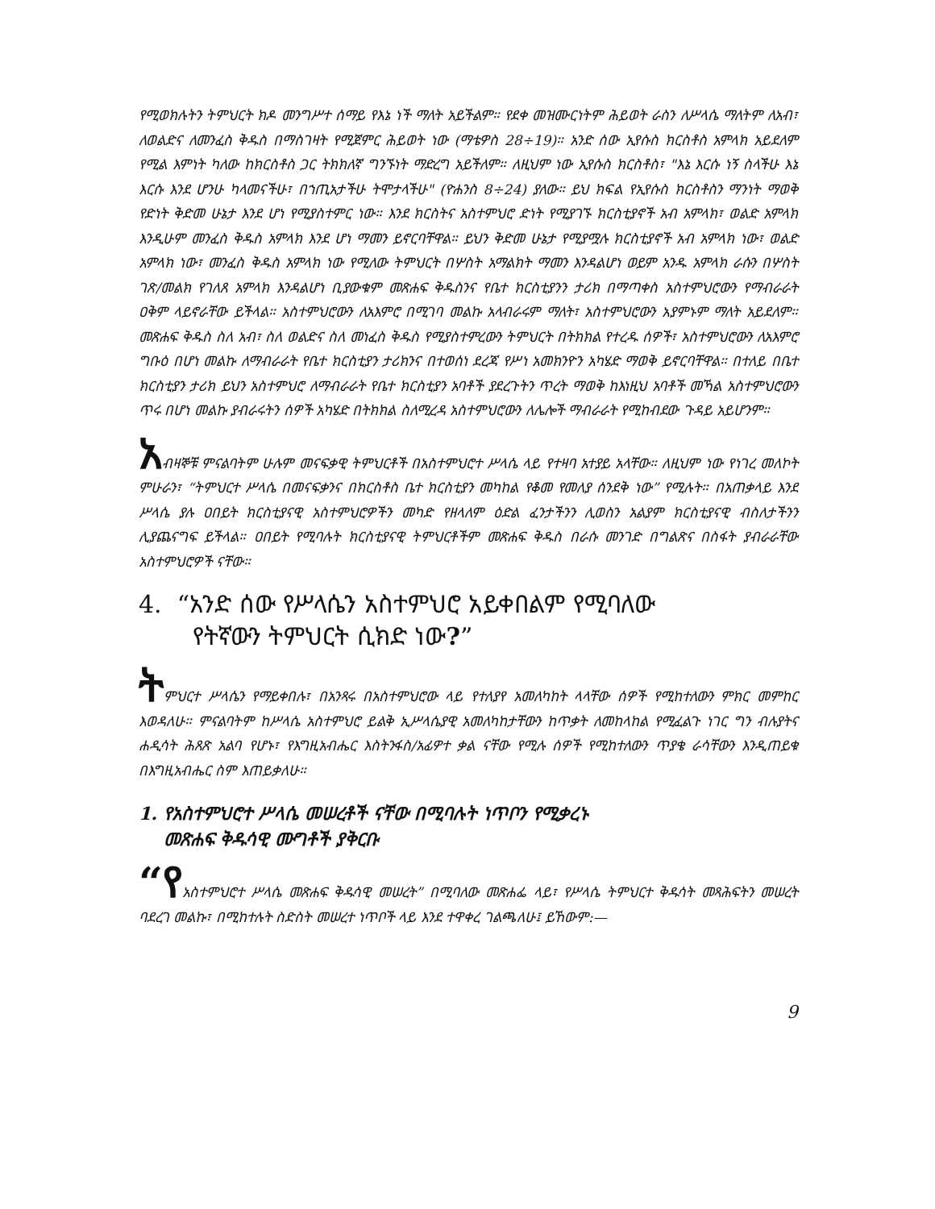የሚወክሉትን ትምህርት ክዶ መንግሥተ ሰማይ የእኔ ነች ማለት አይችልም። የደቀ መዝሙርነትም ሕይወት ራስን ለሥላሴ ማለትም ለአብ፣ ለወልድና ለመንፈስ ቅዱስ በማስገዛት የሚጀምር ሕይወት ነው (ማቴዎስ 28÷19)። አንድ ሰው ኢየሱስ ክርስቶስ አምላክ አይደለም የሚል እምነት ካለው ከክርስቶስ ጋር ትክክለኛ ግንኙነት ማድረግ አይችለም። ለዚህም ነው ኢየሱስ ክርስቶስ፣ "እኔ እርሱ ነኝ ስላችሁ እኔ እርሱ እንደ ሆንሁ ካላመናችሁ፣ በኀጢአታችሁ ትሞታላችሁ" (ዮሐንስ 8÷24) ያለው። ይህ ክፍል የኢየሱስ ክርስቶስን ማንነት ማወቅ የድነት ቅድመ ሁኔታ እንደ ሆነ የሚያስተምር ነው። እንደ ክርስትና አስተምህሮ ድነት የሚያገኙ ክርስቲያኖች አብ አምላክ፣ ወልድ አምላክ እንዲሁም መንፈስ ቅዱስ አምላክ እንደ ሆነ ማመን ይኖርባቸዋል። ይህን ቅድመ ሁኔታ የሚያሟሉ ክርስቲያኖች አብ አምላክ ነው፣ ወልድ አምላክ ነው፣ መንፈስ ቅዱስ አምላክ ነው የሚለው ትምህርት በሦስት አማልክት ማመን እንዳልሆነ ወይም አንዱ አምላክ ራሱን በሦስት ገጽ/መልክ የገለጸ አምላክ እንዳልሆነ ቢያውቁም መጽሐፍ ቅዱስንና የቤተ ክርስቲያንን ታሪክ በማጣቀስ አስተምህሮውን የማብራራት ዐቅም ላይኖራቸው ይችላል። አስተምህሮውን ለአእምሮ በሚገባ መልኩ አላብራሩም ማለት፣ አስተምህሮውን አያምኑም ማለት አይደለም። መጽሐፍ ቅዱስ ስለ አብ፣ ስለ ወልድና ስለ መነፈስ ቅዱስ የሚያስተምረውን ትምህርት በትክክል የተረዱ ሰዎች፣ አስተምህሮውን ለአእምሮ ግቡዕ በሆነ መልኩ ለማብራራት የቤተ ክርስቲያን ታሪክንና በተወሰነ ደረጃ የሥነ አመክንዮን አካሄድ ማወቅ ይኖርባቸዋል። በተለይ በቤተ ክርስቲያን ታሪክ ይህን አስተምህሮ ለማብራራት የቤተ ክርስቲያን አባቶች ያደረጉትን ጥረት ማወቅ ከእነዚህ አባቶች መኻል አስተምህሮውን ጥሩ በሆነ መልኩ ያብራሩትን ሰዎች አካሄድ በትክክል ስለሚረዳ አስተምህሮውን ለሌሎች ማብራራት የሚከብደው ጉዳይ አይሆንም።
አብዛኞቹ ምናልባትም ሁሉም መናፍቃዊ ትምህርቶች በአስተምህሮተ ሥላሴ ላይ የተዛባ አተያይ አላቸው። ለዚህም ነው የነገረ መለኮት ምሁራን፣ “ትምህርተ ሥላሴ በመናፍቃንና በክርስቶስ ቤተ ክርስቲያን መካከል የቆመ የመለያ ሰንደቅ ነው” የሚሉት። በአጠቃላይ እንደ ሥላሴ ያሉ ዐበይት ክርስቲያናዊ አስተምህሮዎችን መካድ የዘላለም ዕድል ፈንታችንን ሊወስን አልያም ክርስቲያናዊ ብስለታችንን ሊያጨናግፍ ይችላል። ዐበይት የሚባሉት ክርስቲያናዊ ትምህርቶችም መጽሐፍ ቅዱስ በራሱ መንገድ በግልጽና በስፋት ያብራራቸው አስተምህሮዎች ናቸው።
4. “አንድ ሰው የሥላሴን አስተምህሮ አይቀበልም የሚባለው
የትኛውን ትምህርት ሲክድ ነው?”
ትምህርተ ሥላሴን የማይቀበሉ፣ በአንጻሩ በአስተምህሮው ላይ የተለያየ አመለካከት ላላቸው ሰዎች የሚከተለውን ምክር መምከር እወዳለሁ። ምናልባትም ከሥላሴ አስተምህሮ ይልቅ ኢሥላሴያዊ አመለካከታቸውን ከጥቃት ለመከላከል የሚፈልጉ ነገር ግን ብሉያትና ሐዲሳት ሕጸጽ አልባ የሆኑ፣ የእግዚአብሔር እስትንፋስ/አፊዎተ ቃል ናቸው የሚሉ ሰዎች የሚከተለውን ጥያቄ ራሳቸውን እንዲጠይቁ በእግዚአብሔር ስም እጠይቃለሁ።
1. የአስተምህሮተ ሥላሴ መሠረቶች ናቸው በሚባሉት ነጥቦን የሚቃረኑ
መጽሐፍ ቅዱሳዊ ሙግቶች ያቅርቡ
“የአስተምህሮተ ሥላሴ መጽሐፍ ቅዱሳዊ መሠረት” በሚባለው መጽሐፌ ላይ፣ የሥላሴ ትምህርተ ቅዱሳት መጻሕፍትን መሠረት ባደረገ መልኩ፣ በሚከተሉት ስድስት መሠረተ ነጥቦች ላይ እንደ ተዋቀረ ገልጫለሁ፤ ይኸውም:—
9